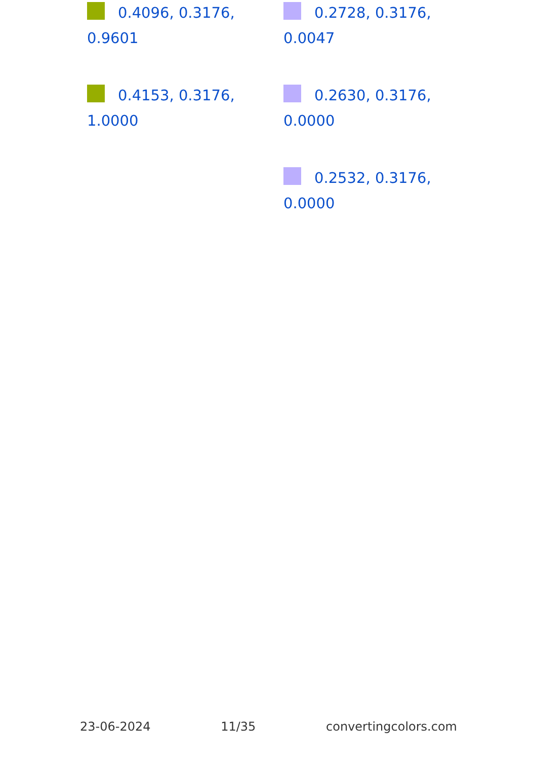0.4096, 0.3176,
0.9601
0.4153, 0.3176,
1.0000
0.2728, 0.3176,
0.0047
0.2630, 0.3176,
0.0000
0.2532, 0.3176,
0.0000
23-06-2024 11/35 convertingcolors.com